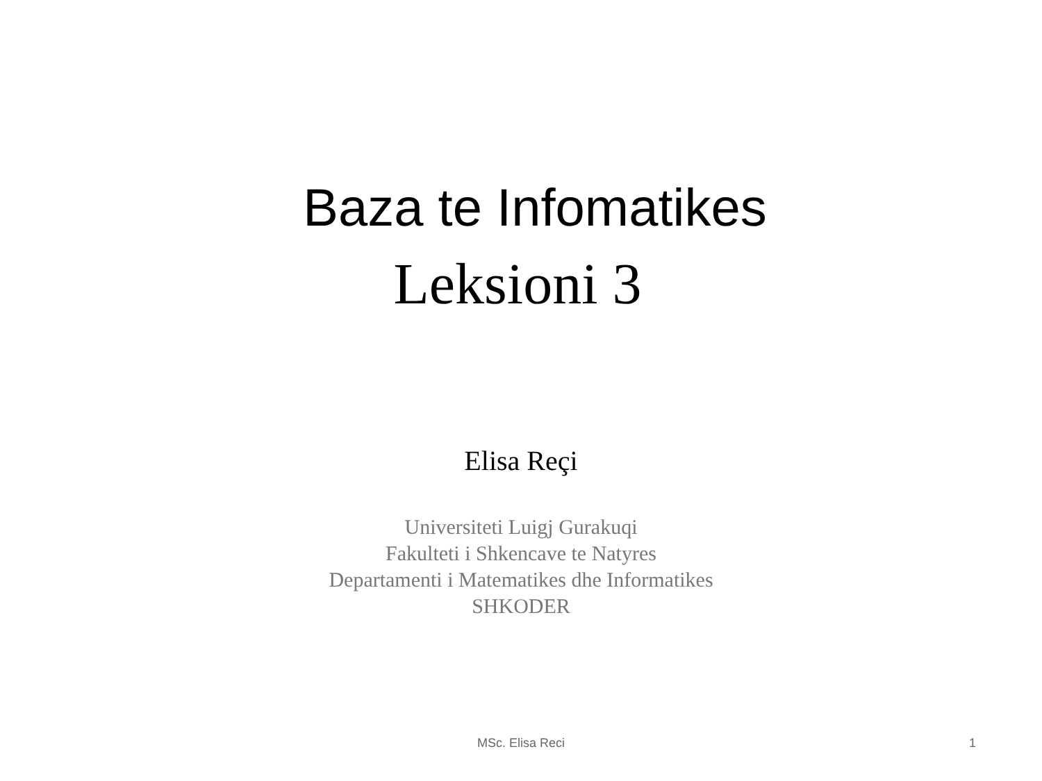Baza te Infomatikes
Leksioni 3
Elisa Reçi
Universiteti Luigj Gurakuqi
Fakulteti i Shkencave te Natyres
Departamenti i Matematikes dhe Informatikes
SHKODER
MSc. Elisa Reci 1